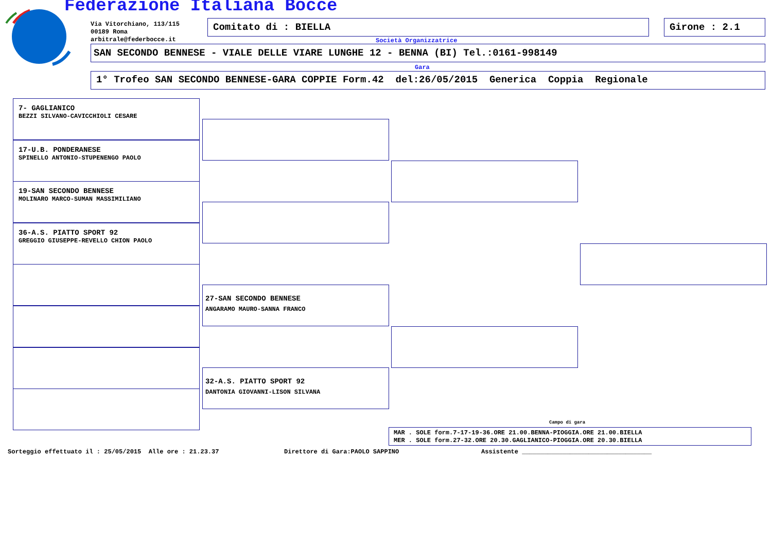Federazione Italiana Bocce
Via Vitorchiano, 113/115
00189 Roma
arbitrale@federbocce.it
Comitato di : BIELLA Girone : 2.1
Società Organizzatrice
SAN SECONDO BENNESE - VIALE DELLE VIARE LUNGHE 12 - BENNA (BI) Tel.:0161-998149
Gara
1° Trofeo SAN SECONDO BENNESE-GARA COPPIE Form.42 del:26/05/2015 Generica Coppia Regionale
7- GAGLIANICO
BEZZI SILVANO-CAVICCHIOLI CESARE
17-U.B. PONDERANESE
SPINELLO ANTONIO-STUPENENGO PAOLO
19-SAN SECONDO BENNESE
MOLINARO MARCO-SUMAN MASSIMILIANO
36-A.S. PIATTO SPORT 92
GREGGIO GIUSEPPE-REVELLO CHION PAOLO
27-SAN SECONDO BENNESE
ANGARAMO MAURO-SANNA FRANCO
32-A.S. PIATTO SPORT 92
DANTONIA GIOVANNI-LISON SILVANA
Campo di gara
MAR . SOLE form.7-17-19-36.ORE 21.00.BENNA-PIOGGIA.ORE 21.00.BIELLA
MER . SOLE form.27-32.ORE 20.30.GAGLIANICO-PIOGGIA.ORE 20.30.BIELLA
Sorteggio effettuato il : 25/05/2015 Alle ore : 21.23.37 Direttore di Gara:PAOLO SAPPINO Assistente ___________________________________